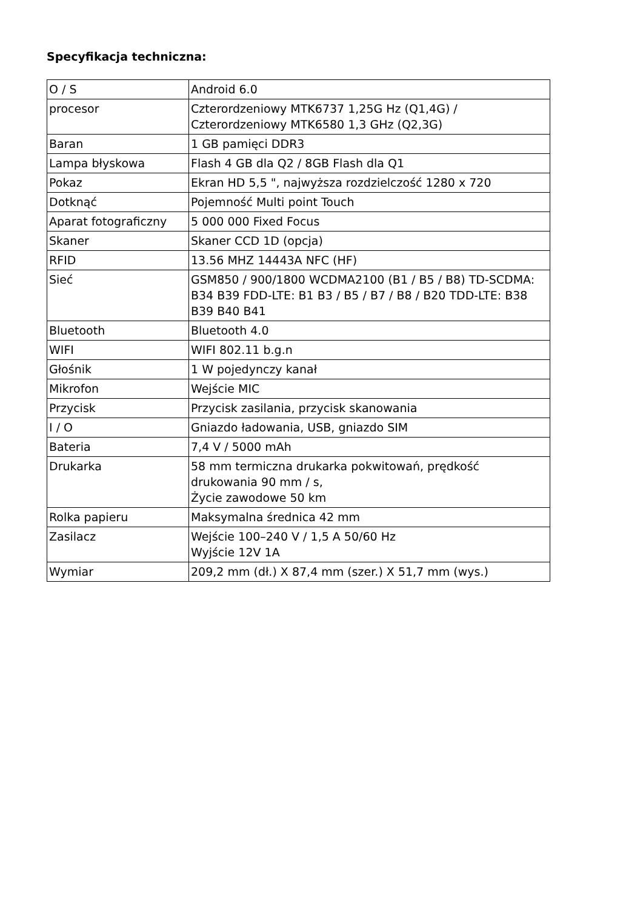Specyfikacja techniczna:
| O / S | Android 6.0 |
| procesor | Czterordzeniowy MTK6737 1,25G Hz (Q1,4G) / Czterordzeniowy MTK6580 1,3 GHz (Q2,3G) |
| Baran | 1 GB pamięci DDR3 |
| Lampa błyskowa | Flash 4 GB dla Q2 / 8GB Flash dla Q1 |
| Pokaz | Ekran HD 5,5 ", najwyższa rozdzielczość 1280 x 720 |
| Dotknąć | Pojemność Multi point Touch |
| Aparat fotograficzny | 5 000 000 Fixed Focus |
| Skaner | Skaner CCD 1D (opcja) |
| RFID | 13.56 MHZ 14443A NFC (HF) |
| Sieć | GSM850 / 900/1800 WCDMA2100 (B1 / B5 / B8) TD-SCDMA: B34 B39 FDD-LTE: B1 B3 / B5 / B7 / B8 / B20 TDD-LTE: B38 B39 B40 B41 |
| Bluetooth | Bluetooth 4.0 |
| WIFI | WIFI 802.11 b.g.n |
| Głośnik | 1 W pojedynczy kanał |
| Mikrofon | Wejście MIC |
| Przycisk | Przycisk zasilania, przycisk skanowania |
| I / O | Gniazdo ładowania, USB, gniazdo SIM |
| Bateria | 7,4 V / 5000 mAh |
| Drukarka | 58 mm termiczna drukarka pokwitowań, prędkość drukowania 90 mm / s, Życie zawodowe 50 km |
| Rolka papieru | Maksymalna średnica 42 mm |
| Zasilacz | Wejście 100–240 V / 1,5 A 50/60 Hz Wyjście 12V 1A |
| Wymiar | 209,2 mm (dł.) X 87,4 mm (szer.) X 51,7 mm (wys.) |